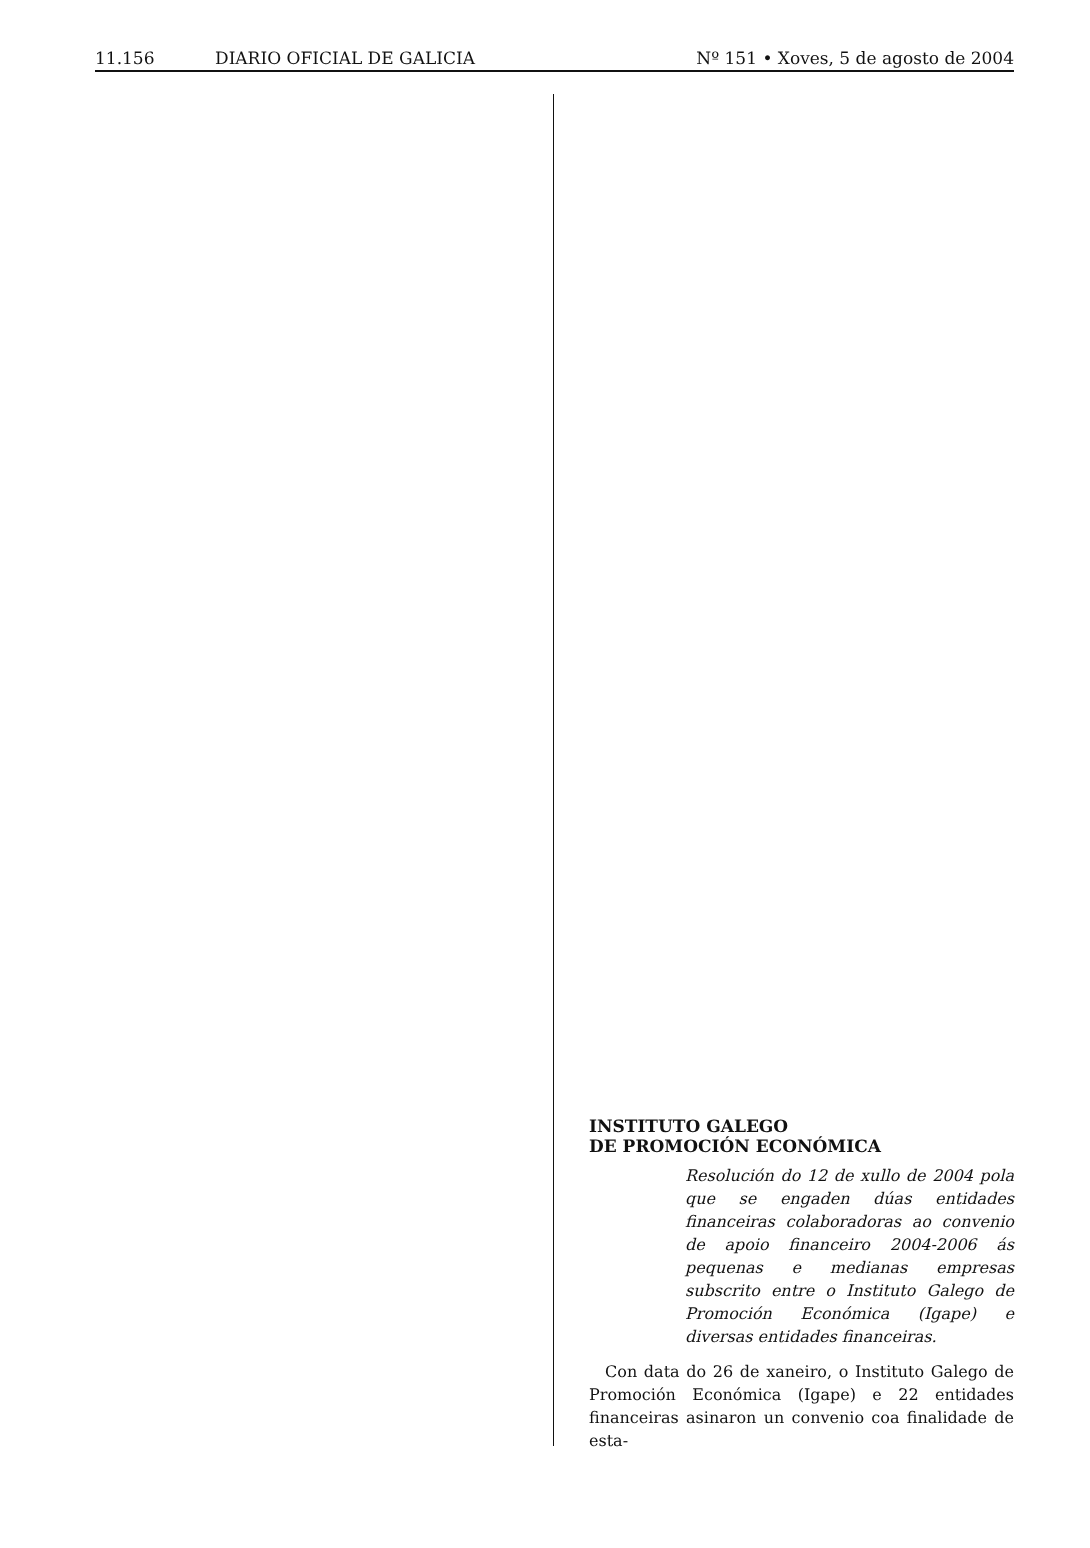11.156 DIARIO OFICIAL DE GALICIA Nº 151 • Xoves, 5 de agosto de 2004
INSTITUTO GALEGO
DE PROMOCIÓN ECONÓMICA
Resolución do 12 de xullo de 2004 pola que se engaden dúas entidades financeiras colaboradoras ao convenio de apoio financeiro 2004-2006 ás pequenas e medianas empresas subscrito entre o Instituto Galego de Promoción Económica (Igape) e diversas entidades financeiras.
Con data do 26 de xaneiro, o Instituto Galego de Promoción Económica (Igape) e 22 entidades financeiras asinaron un convenio coa finalidade de esta-